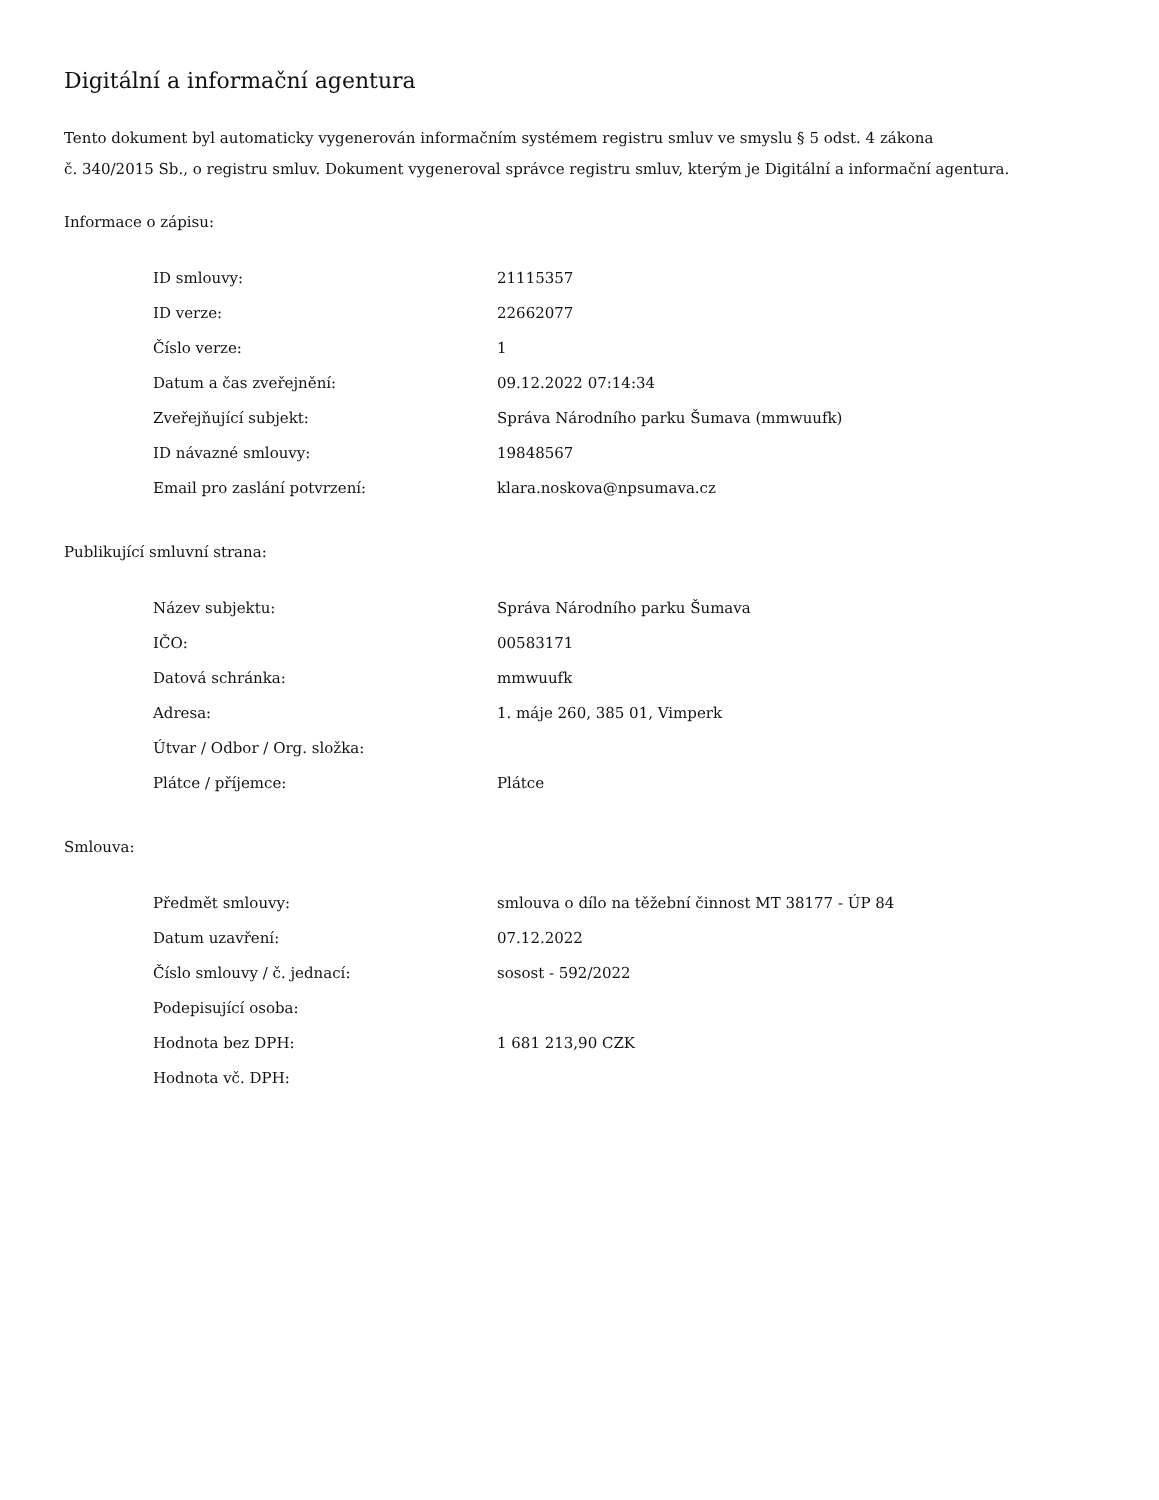Digitální a informační agentura
Tento dokument byl automaticky vygenerován informačním systémem registru smluv ve smyslu § 5 odst. 4 zákona
č. 340/2015 Sb., o registru smluv. Dokument vygeneroval správce registru smluv, kterým je Digitální a informační agentura.
Informace o zápisu:
| ID smlouvy: | 21115357 |
| ID verze: | 22662077 |
| Číslo verze: | 1 |
| Datum a čas zveřejnění: | 09.12.2022 07:14:34 |
| Zveřejňující subjekt: | Správa Národního parku Šumava (mmwuufk) |
| ID návazné smlouvy: | 19848567 |
| Email pro zaslání potvrzení: | klara.noskova@npsumava.cz |
Publikující smluvní strana:
| Název subjektu: | Správa Národního parku Šumava |
| IČO: | 00583171 |
| Datová schránka: | mmwuufk |
| Adresa: | 1. máje 260, 385 01, Vimperk |
| Útvar / Odbor / Org. složka: | |
| Plátce / příjemce: | Plátce |
Smlouva:
| Předmět smlouvy: | smlouva o dílo na těžební činnost MT 38177 - ÚP 84 |
| Datum uzavření: | 07.12.2022 |
| Číslo smlouvy / č. jednací: | sosost - 592/2022 |
| Podepisující osoba: | |
| Hodnota bez DPH: | 1 681 213,90 CZK |
| Hodnota vč. DPH: | |